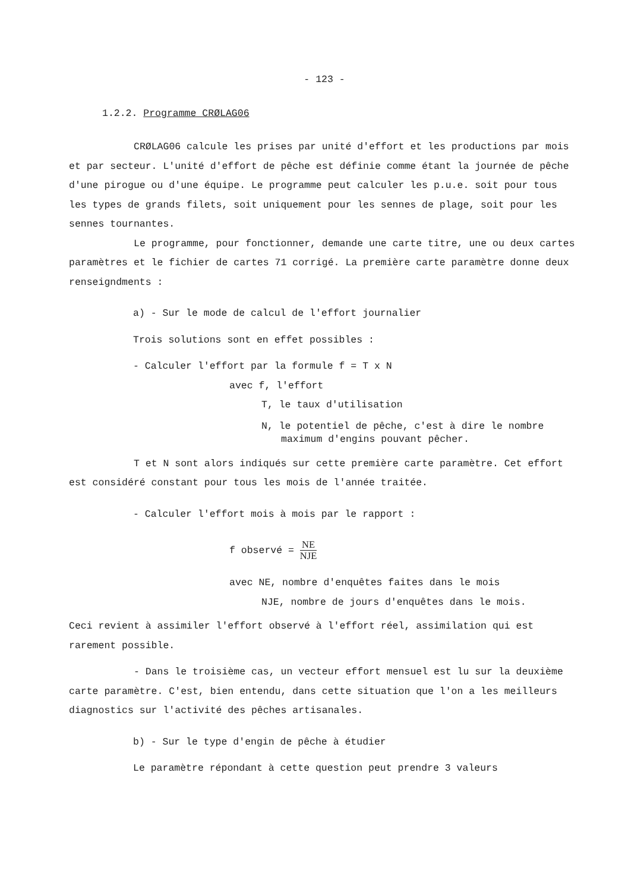- 123 -
1.2.2. Programme CRØLAG06
CRØLAG06 calcule les prises par unité d'effort et les productions par mois et par secteur. L'unité d'effort de pêche est définie comme étant la journée de pêche d'une pirogue ou d'une équipe. Le programme peut calculer les p.u.e. soit pour tous les types de grands filets, soit uniquement pour les sennes de plage, soit pour les sennes tournantes.
Le programme, pour fonctionner, demande une carte titre, une ou deux cartes paramètres et le fichier de cartes 71 corrigé. La première carte paramètre donne deux renseigndments :
a) - Sur le mode de calcul de l'effort journalier
Trois solutions sont en effet possibles :
- Calculer l'effort par la formule f = T x N
avec f, l'effort
T, le taux d'utilisation
N, le potentiel de pêche, c'est à dire le nombre
maximum d'engins pouvant pêcher.
T et N sont alors indiqués sur cette première carte paramètre. Cet effort est considéré constant pour tous les mois de l'année traitée.
- Calculer l'effort mois à mois par le rapport :
f observé = NE NJE
avec NE, nombre d'enquêtes faites dans le mois
NJE, nombre de jours d'enquêtes dans le mois.
Ceci revient à assimiler l'effort observé à l'effort réel, assimilation qui est rarement possible.
- Dans le troisième cas, un vecteur effort mensuel est lu sur la deuxième carte paramètre. C'est, bien entendu, dans cette situation que l'on a les meilleurs diagnostics sur l'activité des pêches artisanales.
b) - Sur le type d'engin de pêche à étudier
Le paramètre répondant à cette question peut prendre 3 valeurs